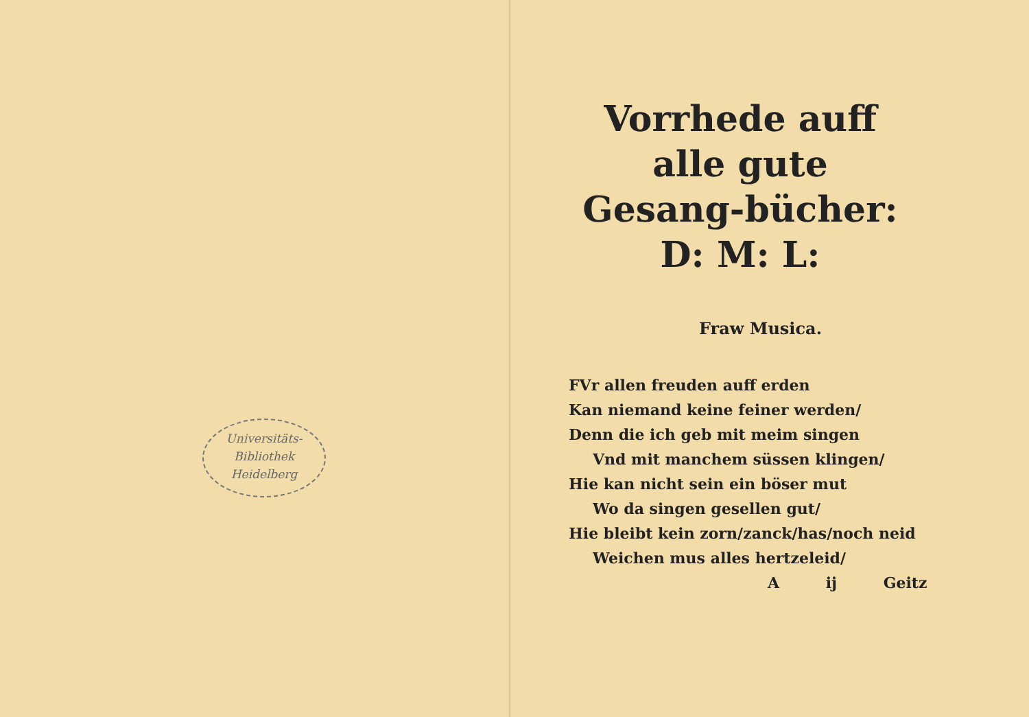Universitäts-
Bibliothek
Heidelberg
Vorrhede auff alle gute Gesang-bücher: D: M: L:
Fraw Musica.
FVr allen freuden auff erden
Kan niemand keine feiner werden/
Denn die ich geb mit meim singen
Vnd mit manchem süssen klingen/
Hie kan nicht sein ein böser mut
Wo da singen gesellen gut/
Hie bleibt kein zorn/zanck/has/noch neid
Weichen mus alles hertzeleid/
A ij Geitz